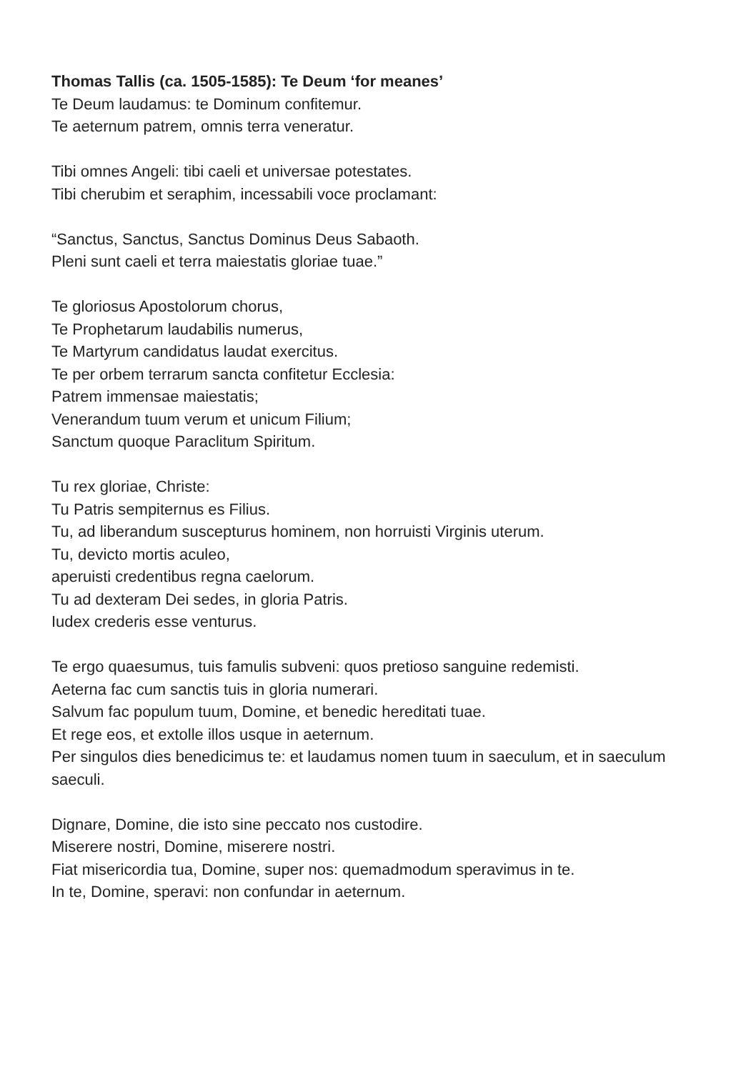Thomas Tallis (ca. 1505-1585): Te Deum ‘for meanes’
Te Deum laudamus: te Dominum confitemur.
Te aeternum patrem, omnis terra veneratur.
Tibi omnes Angeli: tibi caeli et universae potestates.
Tibi cherubim et seraphim, incessabili voce proclamant:
“Sanctus, Sanctus, Sanctus Dominus Deus Sabaoth.
Pleni sunt caeli et terra maiestatis gloriae tuae.”
Te gloriosus Apostolorum chorus,
Te Prophetarum laudabilis numerus,
Te Martyrum candidatus laudat exercitus.
Te per orbem terrarum sancta confitetur Ecclesia:
Patrem immensae maiestatis;
Venerandum tuum verum et unicum Filium;
Sanctum quoque Paraclitum Spiritum.
Tu rex gloriae, Christe:
Tu Patris sempiternus es Filius.
Tu, ad liberandum suscepturus hominem, non horruisti Virginis uterum.
Tu, devicto mortis aculeo,
aperuisti credentibus regna caelorum.
Tu ad dexteram Dei sedes, in gloria Patris.
Iudex crederis esse venturus.
Te ergo quaesumus, tuis famulis subveni: quos pretioso sanguine redemisti.
Aeterna fac cum sanctis tuis in gloria numerari.
Salvum fac populum tuum, Domine, et benedic hereditati tuae.
Et rege eos, et extolle illos usque in aeternum.
Per singulos dies benedicimus te: et laudamus nomen tuum in saeculum, et in saeculum saeculi.
Dignare, Domine, die isto sine peccato nos custodire.
Miserere nostri, Domine, miserere nostri.
Fiat misericordia tua, Domine, super nos: quemadmodum speravimus in te.
In te, Domine, speravi: non confundar in aeternum.